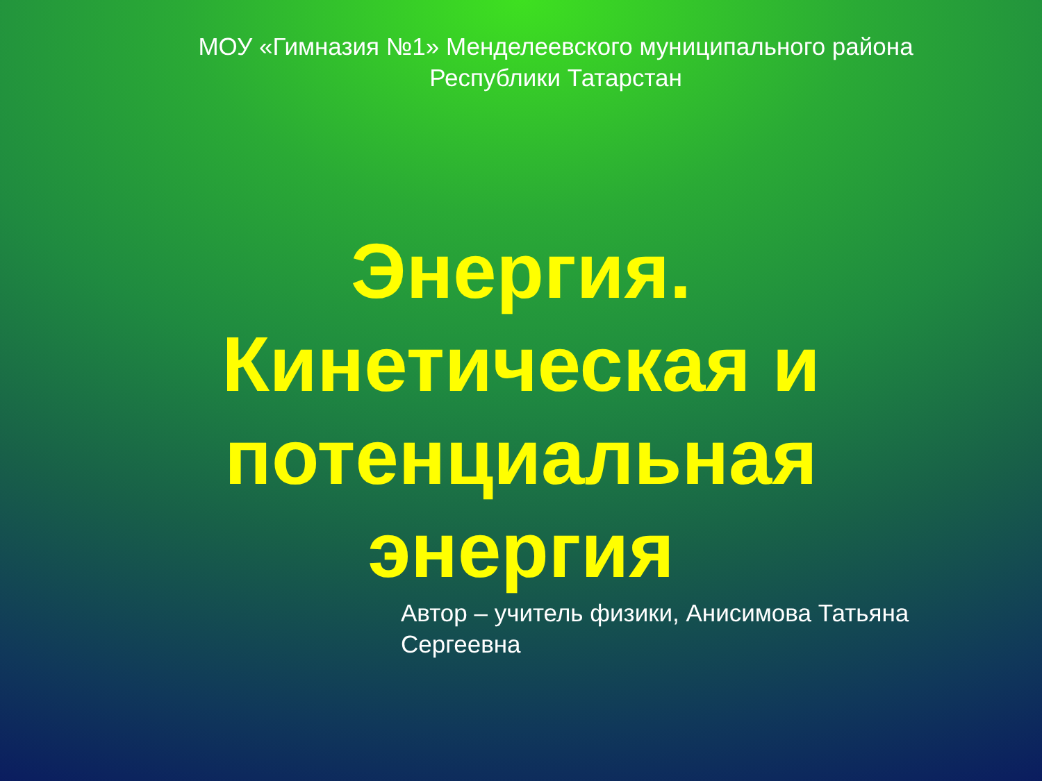МОУ «Гимназия №1» Менделеевского муниципального района
Республики Татарстан
Энергия.
Кинетическая и
потенциальная
энергия
Автор – учитель физики, Анисимова Татьяна Сергеевна